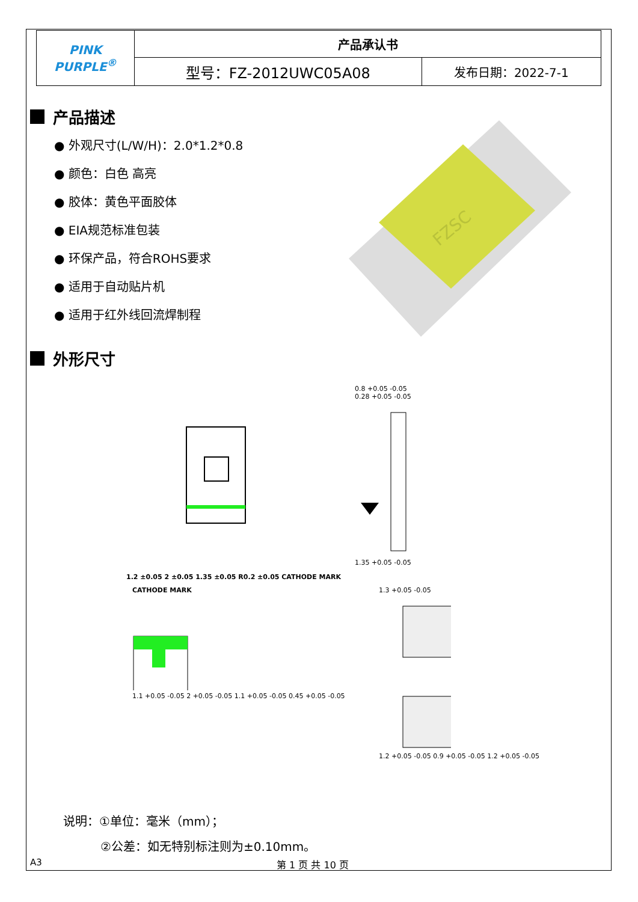| PINK PURPLE<sup>®</sup> | 产品承认书 | |
| | 型号：FZ-2012UWC05A08 | 发布日期：2022-7-1 |
产品描述
● 外观尺寸(L/W/H)：2.0*1.2*0.8
● 颜色：白色 高亮
● 胶体：黄色平面胶体
● EIA规范标准包装
● 环保产品，符合ROHS要求
● 适用于自动贴片机
● 适用于红外线回流焊制程
外形尺寸
FZSC
1.2 ±0.05 2 ±0.05 1.35 ±0.05 R0.2 ±0.05 CATHODE MARK
0.8 +0.05 -0.05
0.28 +0.05 -0.05
1.35 +0.05 -0.05
CATHODE MARK
1.1 +0.05 -0.05 2 +0.05 -0.05 1.1 +0.05 -0.05 0.45 +0.05 -0.05
1.3 +0.05 -0.05
1.2 +0.05 -0.05 0.9 +0.05 -0.05 1.2 +0.05 -0.05
说明：①单位：毫米（mm）；
②公差：如无特别标注则为±0.10mm。
A3 第 1 页 共 10 页